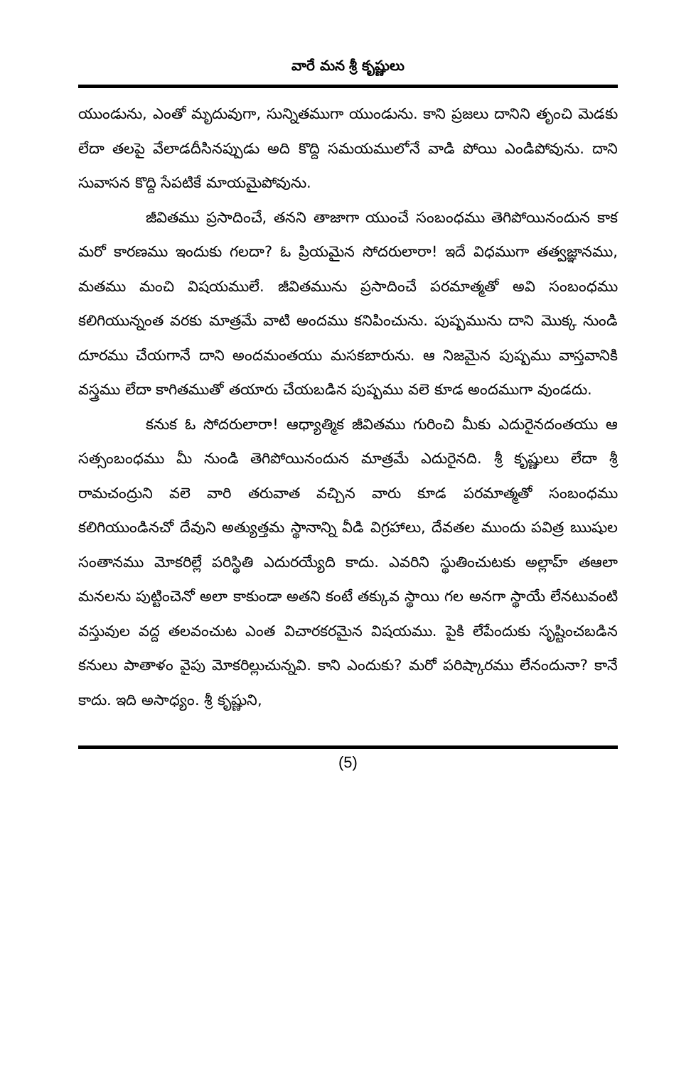వారే మన శ్రీ కృష్ణులు
యుండును, ఎంతో మృదువుగా, సున్నితముగా యుండును. కాని ప్రజలు దానిని తృంచి మెడకు లేదా తలపై వేలాడదీసినప్పుడు అది కొద్ది సమయములోనే వాడి పోయి ఎండిపోవును. దాని సువాసన కొద్ది సేపటికే మాయమైపోవును.
జీవితము ప్రసాదించే, తనని తాజాగా యుంచే సంబంధము తెగిపోయినందున కాక మరో కారణము ఇందుకు గలదా? ఓ ప్రియమైన సోదరులారా! ఇదే విధముగా తత్వజ్ఞానము, మతము మంచి విషయములే. జీవితమును ప్రసాదించే పరమాత్మతో అవి సంబంధము కలిగియున్నంత వరకు మాత్రమే వాటి అందము కనిపించును. పుష్పమును దాని మొక్క నుండి దూరము చేయగానే దాని అందమంతయు మసకబారును. ఆ నిజమైన పుష్పము వాస్తవానికి వస్త్రము లేదా కాగితముతో తయారు చేయబడిన పుష్పము వలె కూడ అందముగా వుండదు.
కనుక ఓ సోదరులారా! ఆధ్యాత్మిక జీవితము గురించి మీకు ఎదురైనదంతయు ఆ సత్సంబంధము మీ నుండి తెగిపోయినందున మాత్రమే ఎదురైనది. శ్రీ కృష్ణులు లేదా శ్రీ రామచంద్రుని వలె వారి తరువాత వచ్చిన వారు కూడ పరమాత్మతో సంబంధము కలిగియుండినచో దేవుని అత్యుత్తమ స్థానాన్ని వీడి విగ్రహాలు, దేవతల ముందు పవిత్ర ఋషుల సంతానము మోకరిల్లే పరిస్థితి ఎదురయ్యేది కాదు. ఎవరిని స్థుతించుటకు అల్లాహ్ తఆలా మనలను పుట్టించెనో అలా కాకుండా అతని కంటే తక్కువ స్థాయి గల అనగా స్థాయే లేనటువంటి వస్తువుల వద్ద తలవంచుట ఎంత విచారకరమైన విషయము. పైకి లేపేందుకు సృష్టించబడిన కనులు పాతాళం వైపు మోకరిల్లుచున్నవి. కాని ఎందుకు? మరో పరిష్కారము లేనందునా? కానే కాదు. ఇది అసాధ్యం. శ్రీ కృష్ణుని,
(5)